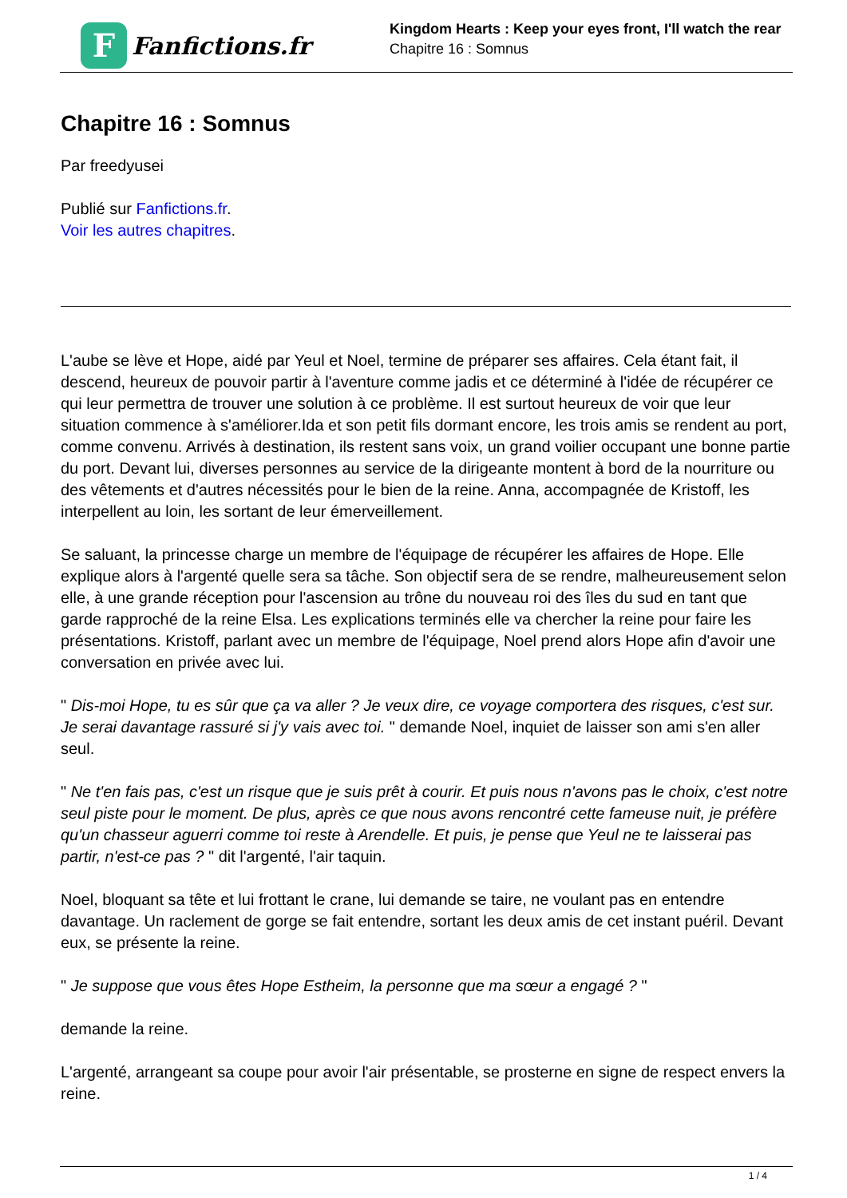F
Fanfictions.fr
Kingdom Hearts : Keep your eyes front, I'll watch the rear
Chapitre 16 : Somnus
Chapitre 16 : Somnus
Par freedyusei
Publié sur Fanfictions.fr.
Voir les autres chapitres.
L'aube se lève et Hope, aidé par Yeul et Noel, termine de préparer ses affaires. Cela étant fait, il descend, heureux de pouvoir partir à l'aventure comme jadis et ce déterminé à l'idée de récupérer ce qui leur permettra de trouver une solution à ce problème. Il est surtout heureux de voir que leur situation commence à s'améliorer.Ida et son petit fils dormant encore, les trois amis se rendent au port, comme convenu. Arrivés à destination, ils restent sans voix, un grand voilier occupant une bonne partie du port. Devant lui, diverses personnes au service de la dirigeante montent à bord de la nourriture ou des vêtements et d'autres nécessités pour le bien de la reine. Anna, accompagnée de Kristoff, les interpellent au loin, les sortant de leur émerveillement.
Se saluant, la princesse charge un membre de l'équipage de récupérer les affaires de Hope. Elle explique alors à l'argenté quelle sera sa tâche. Son objectif sera de se rendre, malheureusement selon elle, à une grande réception pour l'ascension au trône du nouveau roi des îles du sud en tant que garde rapproché de la reine Elsa. Les explications terminés elle va chercher la reine pour faire les présentations. Kristoff, parlant avec un membre de l'équipage, Noel prend alors Hope afin d'avoir une conversation en privée avec lui.
" Dis-moi Hope, tu es sûr que ça va aller ? Je veux dire, ce voyage comportera des risques, c'est sur. Je serai davantage rassuré si j'y vais avec toi. " demande Noel, inquiet de laisser son ami s'en aller seul.
" Ne t'en fais pas, c'est un risque que je suis prêt à courir. Et puis nous n'avons pas le choix, c'est notre seul piste pour le moment. De plus, après ce que nous avons rencontré cette fameuse nuit, je préfère qu'un chasseur aguerri comme toi reste à Arendelle. Et puis, je pense que Yeul ne te laisserai pas partir, n'est-ce pas ? " dit l'argenté, l'air taquin.
Noel, bloquant sa tête et lui frottant le crane, lui demande se taire, ne voulant pas en entendre davantage. Un raclement de gorge se fait entendre, sortant les deux amis de cet instant puéril. Devant eux, se présente la reine.
" Je suppose que vous êtes Hope Estheim, la personne que ma sœur a engagé ? "
demande la reine.
L'argenté, arrangeant sa coupe pour avoir l'air présentable, se prosterne en signe de respect envers la reine.
1 / 4